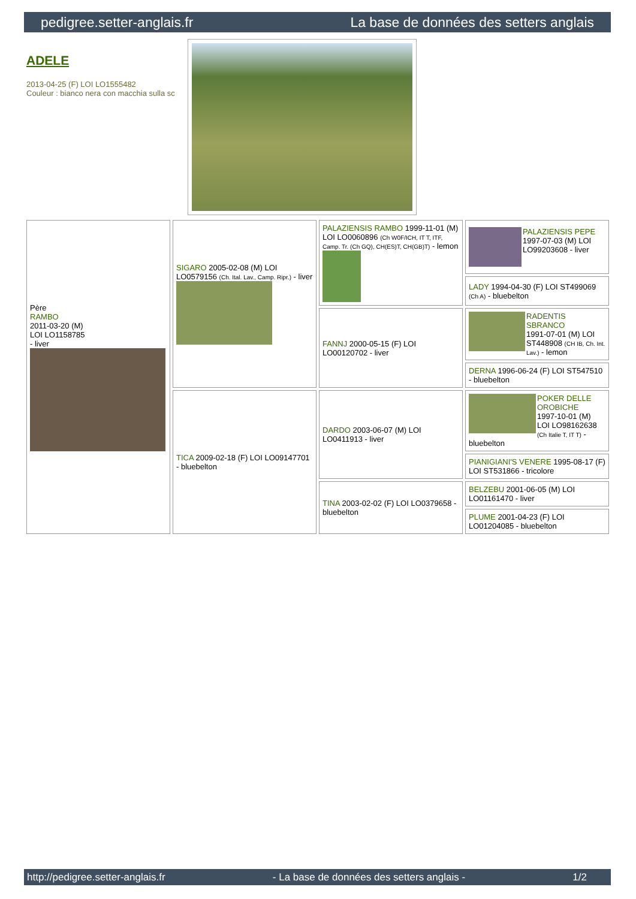pedigree.setter-anglais.fr La base de données des setters anglais
ADELE
2013-04-25 (F) LOI LO1555482
Couleur : bianco nera con macchia sulla sc
| Père RAMBO 2011-03-20 (M) LOI LO1158785 - liver | SIGARO 2005-02-08 (M) LOI LO0579156 (Ch. Ital. Lav., Camp. Ripr.) - liver | PALAZIENSIS RAMBO 1999-11-01 (M) LOI LO0060896 (Ch W0F/ICH, IT T, ITF, Camp. Tr. (Ch GQ), CH(ES)T, CH(GB)T) - lemon | PALAZIENSIS PEPE 1997-07-03 (M) LOI LO99203608 - liver |
| | | | LADY 1994-04-30 (F) LOI ST499069 (Ch A) - bluebelton |
| | | FANNJ 2000-05-15 (F) LOI LO00120702 - liver | RADENTIS SBRANCO 1991-07-01 (M) LOI ST448908 (CH IB, Ch. Int. Lav.) - lemon |
| | | | DERNA 1996-06-24 (F) LOI ST547510 - bluebelton |
| | TICA 2009-02-18 (F) LOI LO09147701 - bluebelton | DARDO 2003-06-07 (M) LOI LO0411913 - liver | POKER DELLE OROBICHE 1997-10-01 (M) LOI LO98162638 (Ch Italie T, IT T) - bluebelton |
| | | | PIANIGIANI'S VENERE 1995-08-17 (F) LOI ST531866 - tricolore |
| | | TINA 2003-02-02 (F) LOI LO0379658 - bluebelton | BELZEBU 2001-06-05 (M) LOI LO01161470 - liver |
| | | | PLUME 2001-04-23 (F) LOI LO01204085 - bluebelton |
http://pedigree.setter-anglais.fr - La base de données des setters anglais - 1/2